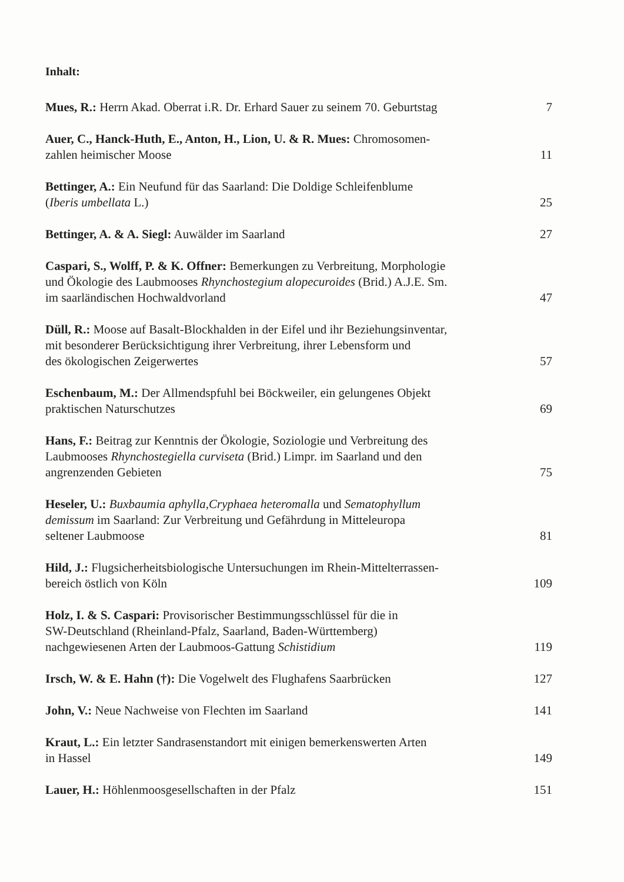Inhalt:
Mues, R.: Herrn Akad. Oberrat i.R. Dr. Erhard Sauer zu seinem 70. Geburtstag
7
Auer, C., Hanck-Huth, E., Anton, H., Lion, U. & R. Mues: Chromosomen-
zahlen heimischer Moose
11
Bettinger, A.: Ein Neufund für das Saarland: Die Doldige Schleifenblume
(Iberis umbellata L.)
25
Bettinger, A. & A. Siegl: Auwälder im Saarland
27
Caspari, S., Wolff, P. & K. Offner: Bemerkungen zu Verbreitung, Morphologie
und Ökologie des Laubmooses Rhynchostegium alopecuroides (Brid.) A.J.E. Sm.
im saarländischen Hochwaldvorland
47
Düll, R.: Moose auf Basalt-Blockhalden in der Eifel und ihr Beziehungsinventar,
mit besonderer Berücksichtigung ihrer Verbreitung, ihrer Lebensform und
des ökologischen Zeigerwertes
57
Eschenbaum, M.: Der Allmendspfuhl bei Böckweiler, ein gelungenes Objekt
praktischen Naturschutzes
69
Hans, F.: Beitrag zur Kenntnis der Ökologie, Soziologie und Verbreitung des
Laubmooses Rhynchostegiella curviseta (Brid.) Limpr. im Saarland und den
angrenzenden Gebieten
75
Heseler, U.: Buxbaumia aphylla,Cryphaea heteromalla und Sematophyllum
demissum im Saarland: Zur Verbreitung und Gefährdung in Mitteleuropa
seltener Laubmoose
81
Hild, J.: Flugsicherheitsbiologische Untersuchungen im Rhein-Mittelterrassen-
bereich östlich von Köln
109
Holz, I. & S. Caspari: Provisorischer Bestimmungsschlüssel für die in
SW-Deutschland (Rheinland-Pfalz, Saarland, Baden-Württemberg)
nachgewiesenen Arten der Laubmoos-Gattung Schistidium
119
Irsch, W. & E. Hahn (†): Die Vogelwelt des Flughafens Saarbrücken
127
John, V.: Neue Nachweise von Flechten im Saarland
141
Kraut, L.: Ein letzter Sandrasenstandort mit einigen bemerkenswerten Arten
in Hassel
149
Lauer, H.: Höhlenmoosgesellschaften in der Pfalz
151